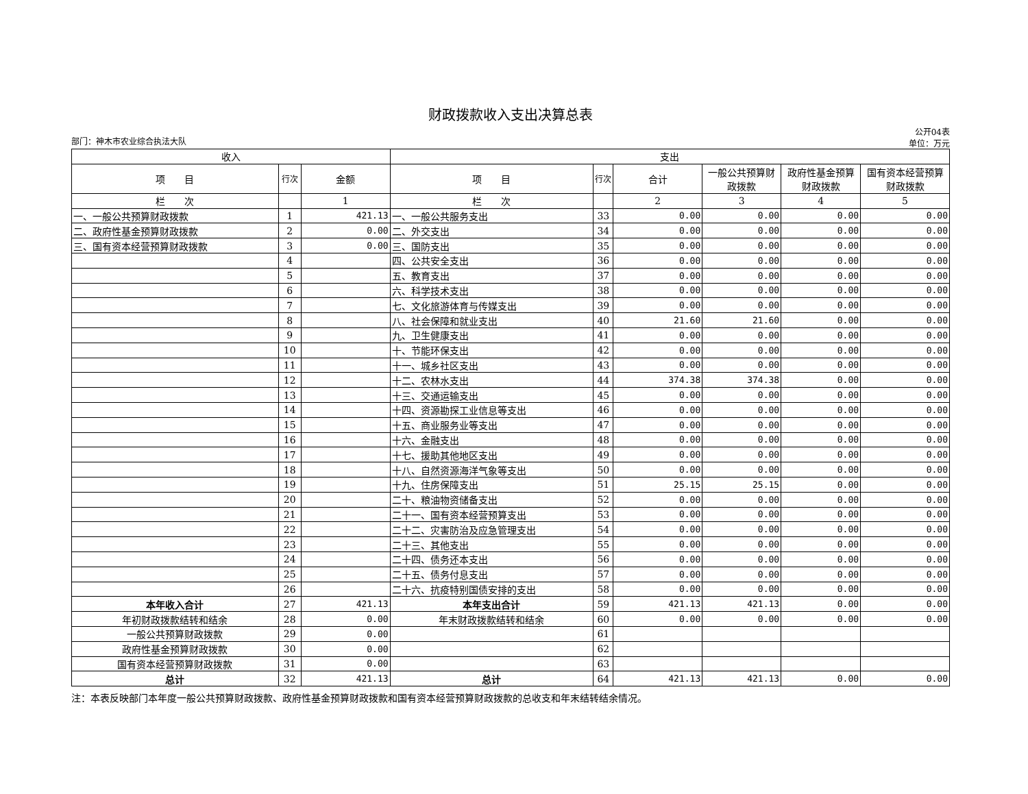财政拨款收入支出决算总表
部门：神木市农业综合执法大队 公开04表
单位：万元
| 收入 | | | 支出 | | | | | |
| --- | --- | --- | --- | --- | --- | --- | --- | --- |
| 项 目 | 行次 | 金额 | 项 目 | 行次 | 合计 | 一般公共预算财政拨款 | 政府性基金预算财政拨款 | 国有资本经营预算财政拨款 |
| 栏 次 | | 1 | 栏 次 | | 2 | 3 | 4 | 5 |
| 一、一般公共预算财政拨款 | 1 | 421.13 | 一、一般公共服务支出 | 33 | 0.00 | 0.00 | 0.00 | 0.00 |
| 二、政府性基金预算财政拨款 | 2 | 0.00 | 二、外交支出 | 34 | 0.00 | 0.00 | 0.00 | 0.00 |
| 三、国有资本经营预算财政拨款 | 3 | 0.00 | 三、国防支出 | 35 | 0.00 | 0.00 | 0.00 | 0.00 |
| | 4 | | 四、公共安全支出 | 36 | 0.00 | 0.00 | 0.00 | 0.00 |
| | 5 | | 五、教育支出 | 37 | 0.00 | 0.00 | 0.00 | 0.00 |
| | 6 | | 六、科学技术支出 | 38 | 0.00 | 0.00 | 0.00 | 0.00 |
| | 7 | | 七、文化旅游体育与传媒支出 | 39 | 0.00 | 0.00 | 0.00 | 0.00 |
| | 8 | | 八、社会保障和就业支出 | 40 | 21.60 | 21.60 | 0.00 | 0.00 |
| | 9 | | 九、卫生健康支出 | 41 | 0.00 | 0.00 | 0.00 | 0.00 |
| | 10 | | 十、节能环保支出 | 42 | 0.00 | 0.00 | 0.00 | 0.00 |
| | 11 | | 十一、城乡社区支出 | 43 | 0.00 | 0.00 | 0.00 | 0.00 |
| | 12 | | 十二、农林水支出 | 44 | 374.38 | 374.38 | 0.00 | 0.00 |
| | 13 | | 十三、交通运输支出 | 45 | 0.00 | 0.00 | 0.00 | 0.00 |
| | 14 | | 十四、资源勘探工业信息等支出 | 46 | 0.00 | 0.00 | 0.00 | 0.00 |
| | 15 | | 十五、商业服务业等支出 | 47 | 0.00 | 0.00 | 0.00 | 0.00 |
| | 16 | | 十六、金融支出 | 48 | 0.00 | 0.00 | 0.00 | 0.00 |
| | 17 | | 十七、援助其他地区支出 | 49 | 0.00 | 0.00 | 0.00 | 0.00 |
| | 18 | | 十八、自然资源海洋气象等支出 | 50 | 0.00 | 0.00 | 0.00 | 0.00 |
| | 19 | | 十九、住房保障支出 | 51 | 25.15 | 25.15 | 0.00 | 0.00 |
| | 20 | | 二十、粮油物资储备支出 | 52 | 0.00 | 0.00 | 0.00 | 0.00 |
| | 21 | | 二十一、国有资本经营预算支出 | 53 | 0.00 | 0.00 | 0.00 | 0.00 |
| | 22 | | 二十二、灾害防治及应急管理支出 | 54 | 0.00 | 0.00 | 0.00 | 0.00 |
| | 23 | | 二十三、其他支出 | 55 | 0.00 | 0.00 | 0.00 | 0.00 |
| | 24 | | 二十四、债务还本支出 | 56 | 0.00 | 0.00 | 0.00 | 0.00 |
| | 25 | | 二十五、债务付息支出 | 57 | 0.00 | 0.00 | 0.00 | 0.00 |
| | 26 | | 二十六、抗疫特别国债安排的支出 | 58 | 0.00 | 0.00 | 0.00 | 0.00 |
| 本年收入合计 | 27 | 421.13 | 本年支出合计 | 59 | 421.13 | 421.13 | 0.00 | 0.00 |
| 年初财政拨款结转和结余 | 28 | 0.00 | 年末财政拨款结转和结余 | 60 | 0.00 | 0.00 | 0.00 | 0.00 |
| 一般公共预算财政拨款 | 29 | 0.00 | | 61 | | | | |
| 政府性基金预算财政拨款 | 30 | 0.00 | | 62 | | | | |
| 国有资本经营预算财政拨款 | 31 | 0.00 | | 63 | | | | |
| 总计 | 32 | 421.13 | 总计 | 64 | 421.13 | 421.13 | 0.00 | 0.00 |
注：本表反映部门本年度一般公共预算财政拨款、政府性基金预算财政拨款和国有资本经营预算财政拨款的总收支和年末结转结余情况。